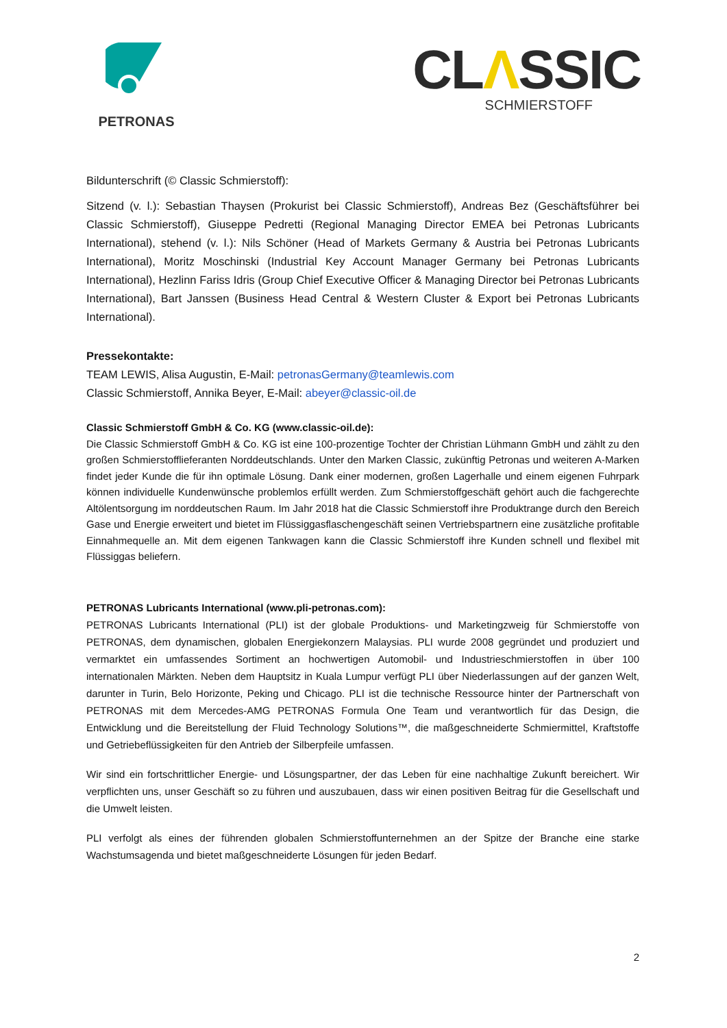PETRONAS
CLΛSSIC
SCHMIERSTOFF
Bildunterschrift (© Classic Schmierstoff):
Sitzend (v. l.): Sebastian Thaysen (Prokurist bei Classic Schmierstoff), Andreas Bez (Geschäftsführer bei Classic Schmierstoff), Giuseppe Pedretti (Regional Managing Director EMEA bei Petronas Lubricants International), stehend (v. l.): Nils Schöner (Head of Markets Germany & Austria bei Petronas Lubricants International), Moritz Moschinski (Industrial Key Account Manager Germany bei Petronas Lubricants International), Hezlinn Fariss Idris (Group Chief Executive Officer & Managing Director bei Petronas Lubricants International), Bart Janssen (Business Head Central & Western Cluster & Export bei Petronas Lubricants International).
Pressekontakte:
TEAM LEWIS, Alisa Augustin, E-Mail: petronasGermany@teamlewis.com
Classic Schmierstoff, Annika Beyer, E-Mail: abeyer@classic-oil.de
Classic Schmierstoff GmbH & Co. KG (www.classic-oil.de):
Die Classic Schmierstoff GmbH & Co. KG ist eine 100-prozentige Tochter der Christian Lühmann GmbH und zählt zu den großen Schmierstofflieferanten Norddeutschlands. Unter den Marken Classic, zukünftig Petronas und weiteren A-Marken findet jeder Kunde die für ihn optimale Lösung. Dank einer modernen, großen Lagerhalle und einem eigenen Fuhrpark können individuelle Kundenwünsche problemlos erfüllt werden. Zum Schmierstoffgeschäft gehört auch die fachgerechte Altölentsorgung im norddeutschen Raum. Im Jahr 2018 hat die Classic Schmierstoff ihre Produktrange durch den Bereich Gase und Energie erweitert und bietet im Flüssiggasflaschengeschäft seinen Vertriebspartnern eine zusätzliche profitable Einnahmequelle an. Mit dem eigenen Tankwagen kann die Classic Schmierstoff ihre Kunden schnell und flexibel mit Flüssiggas beliefern.
PETRONAS Lubricants International (www.pli-petronas.com):
PETRONAS Lubricants International (PLI) ist der globale Produktions- und Marketingzweig für Schmierstoffe von PETRONAS, dem dynamischen, globalen Energiekonzern Malaysias. PLI wurde 2008 gegründet und produziert und vermarktet ein umfassendes Sortiment an hochwertigen Automobil- und Industrieschmierstoffen in über 100 internationalen Märkten. Neben dem Hauptsitz in Kuala Lumpur verfügt PLI über Niederlassungen auf der ganzen Welt, darunter in Turin, Belo Horizonte, Peking und Chicago. PLI ist die technische Ressource hinter der Partnerschaft von PETRONAS mit dem Mercedes-AMG PETRONAS Formula One Team und verantwortlich für das Design, die Entwicklung und die Bereitstellung der Fluid Technology Solutions™, die maßgeschneiderte Schmiermittel, Kraftstoffe und Getriebeflüssigkeiten für den Antrieb der Silberpfeile umfassen.
Wir sind ein fortschrittlicher Energie- und Lösungspartner, der das Leben für eine nachhaltige Zukunft bereichert. Wir verpflichten uns, unser Geschäft so zu führen und auszubauen, dass wir einen positiven Beitrag für die Gesellschaft und die Umwelt leisten.
PLI verfolgt als eines der führenden globalen Schmierstoffunternehmen an der Spitze der Branche eine starke Wachstumsagenda und bietet maßgeschneiderte Lösungen für jeden Bedarf.
2